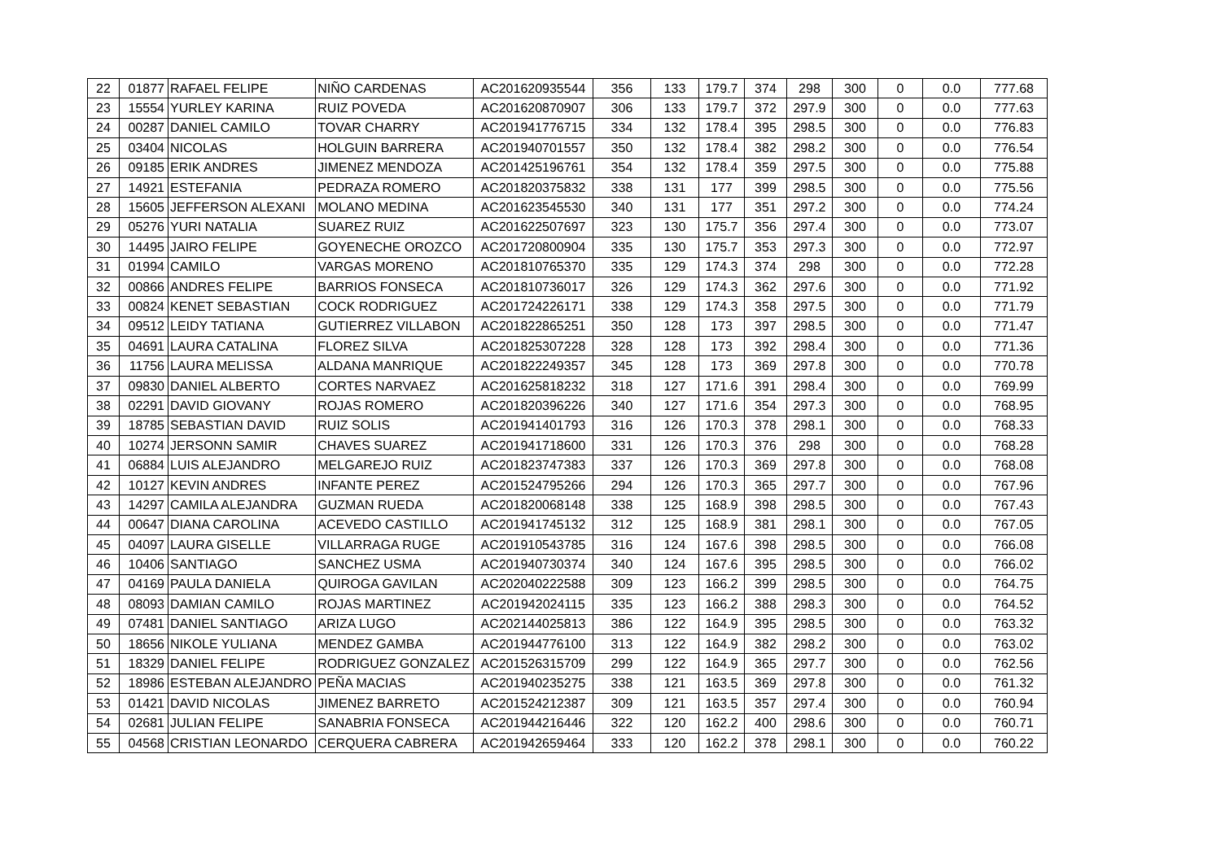| 22 | 01877 | RAFAEL FELIPE | NIÑO CARDENAS | AC201620935544 | 356 | 133 | 179.7 | 374 | 298 | 300 | 0 | 0.0 | 777.68 |
| 23 | 15554 | YURLEY KARINA | RUIZ POVEDA | AC201620870907 | 306 | 133 | 179.7 | 372 | 297.9 | 300 | 0 | 0.0 | 777.63 |
| 24 | 00287 | DANIEL CAMILO | TOVAR CHARRY | AC201941776715 | 334 | 132 | 178.4 | 395 | 298.5 | 300 | 0 | 0.0 | 776.83 |
| 25 | 03404 | NICOLAS | HOLGUIN BARRERA | AC201940701557 | 350 | 132 | 178.4 | 382 | 298.2 | 300 | 0 | 0.0 | 776.54 |
| 26 | 09185 | ERIK ANDRES | JIMENEZ MENDOZA | AC201425196761 | 354 | 132 | 178.4 | 359 | 297.5 | 300 | 0 | 0.0 | 775.88 |
| 27 | 14921 | ESTEFANIA | PEDRAZA ROMERO | AC201820375832 | 338 | 131 | 177 | 399 | 298.5 | 300 | 0 | 0.0 | 775.56 |
| 28 | 15605 | JEFFERSON ALEXANI | MOLANO MEDINA | AC201623545530 | 340 | 131 | 177 | 351 | 297.2 | 300 | 0 | 0.0 | 774.24 |
| 29 | 05276 | YURI NATALIA | SUAREZ RUIZ | AC201622507697 | 323 | 130 | 175.7 | 356 | 297.4 | 300 | 0 | 0.0 | 773.07 |
| 30 | 14495 | JAIRO FELIPE | GOYENECHE OROZCO | AC201720800904 | 335 | 130 | 175.7 | 353 | 297.3 | 300 | 0 | 0.0 | 772.97 |
| 31 | 01994 | CAMILO | VARGAS MORENO | AC201810765370 | 335 | 129 | 174.3 | 374 | 298 | 300 | 0 | 0.0 | 772.28 |
| 32 | 00866 | ANDRES FELIPE | BARRIOS FONSECA | AC201810736017 | 326 | 129 | 174.3 | 362 | 297.6 | 300 | 0 | 0.0 | 771.92 |
| 33 | 00824 | KENET SEBASTIAN | COCK RODRIGUEZ | AC201724226171 | 338 | 129 | 174.3 | 358 | 297.5 | 300 | 0 | 0.0 | 771.79 |
| 34 | 09512 | LEIDY TATIANA | GUTIERREZ VILLABON | AC201822865251 | 350 | 128 | 173 | 397 | 298.5 | 300 | 0 | 0.0 | 771.47 |
| 35 | 04691 | LAURA CATALINA | FLOREZ SILVA | AC201825307228 | 328 | 128 | 173 | 392 | 298.4 | 300 | 0 | 0.0 | 771.36 |
| 36 | 11756 | LAURA MELISSA | ALDANA MANRIQUE | AC201822249357 | 345 | 128 | 173 | 369 | 297.8 | 300 | 0 | 0.0 | 770.78 |
| 37 | 09830 | DANIEL ALBERTO | CORTES NARVAEZ | AC201625818232 | 318 | 127 | 171.6 | 391 | 298.4 | 300 | 0 | 0.0 | 769.99 |
| 38 | 02291 | DAVID GIOVANY | ROJAS ROMERO | AC201820396226 | 340 | 127 | 171.6 | 354 | 297.3 | 300 | 0 | 0.0 | 768.95 |
| 39 | 18785 | SEBASTIAN DAVID | RUIZ SOLIS | AC201941401793 | 316 | 126 | 170.3 | 378 | 298.1 | 300 | 0 | 0.0 | 768.33 |
| 40 | 10274 | JERSONN SAMIR | CHAVES SUAREZ | AC201941718600 | 331 | 126 | 170.3 | 376 | 298 | 300 | 0 | 0.0 | 768.28 |
| 41 | 06884 | LUIS ALEJANDRO | MELGAREJO RUIZ | AC201823747383 | 337 | 126 | 170.3 | 369 | 297.8 | 300 | 0 | 0.0 | 768.08 |
| 42 | 10127 | KEVIN ANDRES | INFANTE PEREZ | AC201524795266 | 294 | 126 | 170.3 | 365 | 297.7 | 300 | 0 | 0.0 | 767.96 |
| 43 | 14297 | CAMILA ALEJANDRA | GUZMAN RUEDA | AC201820068148 | 338 | 125 | 168.9 | 398 | 298.5 | 300 | 0 | 0.0 | 767.43 |
| 44 | 00647 | DIANA CAROLINA | ACEVEDO CASTILLO | AC201941745132 | 312 | 125 | 168.9 | 381 | 298.1 | 300 | 0 | 0.0 | 767.05 |
| 45 | 04097 | LAURA GISELLE | VILLARRAGA RUGE | AC201910543785 | 316 | 124 | 167.6 | 398 | 298.5 | 300 | 0 | 0.0 | 766.08 |
| 46 | 10406 | SANTIAGO | SANCHEZ USMA | AC201940730374 | 340 | 124 | 167.6 | 395 | 298.5 | 300 | 0 | 0.0 | 766.02 |
| 47 | 04169 | PAULA DANIELA | QUIROGA GAVILAN | AC202040222588 | 309 | 123 | 166.2 | 399 | 298.5 | 300 | 0 | 0.0 | 764.75 |
| 48 | 08093 | DAMIAN CAMILO | ROJAS MARTINEZ | AC201942024115 | 335 | 123 | 166.2 | 388 | 298.3 | 300 | 0 | 0.0 | 764.52 |
| 49 | 07481 | DANIEL SANTIAGO | ARIZA LUGO | AC202144025813 | 386 | 122 | 164.9 | 395 | 298.5 | 300 | 0 | 0.0 | 763.32 |
| 50 | 18656 | NIKOLE YULIANA | MENDEZ GAMBA | AC201944776100 | 313 | 122 | 164.9 | 382 | 298.2 | 300 | 0 | 0.0 | 763.02 |
| 51 | 18329 | DANIEL FELIPE | RODRIGUEZ GONZALEZ | AC201526315709 | 299 | 122 | 164.9 | 365 | 297.7 | 300 | 0 | 0.0 | 762.56 |
| 52 | 18986 | ESTEBAN ALEJANDRO | PEÑA MACIAS | AC201940235275 | 338 | 121 | 163.5 | 369 | 297.8 | 300 | 0 | 0.0 | 761.32 |
| 53 | 01421 | DAVID NICOLAS | JIMENEZ BARRETO | AC201524212387 | 309 | 121 | 163.5 | 357 | 297.4 | 300 | 0 | 0.0 | 760.94 |
| 54 | 02681 | JULIAN FELIPE | SANABRIA FONSECA | AC201944216446 | 322 | 120 | 162.2 | 400 | 298.6 | 300 | 0 | 0.0 | 760.71 |
| 55 | 04568 | CRISTIAN LEONARDO | CERQUERA CABRERA | AC201942659464 | 333 | 120 | 162.2 | 378 | 298.1 | 300 | 0 | 0.0 | 760.22 |